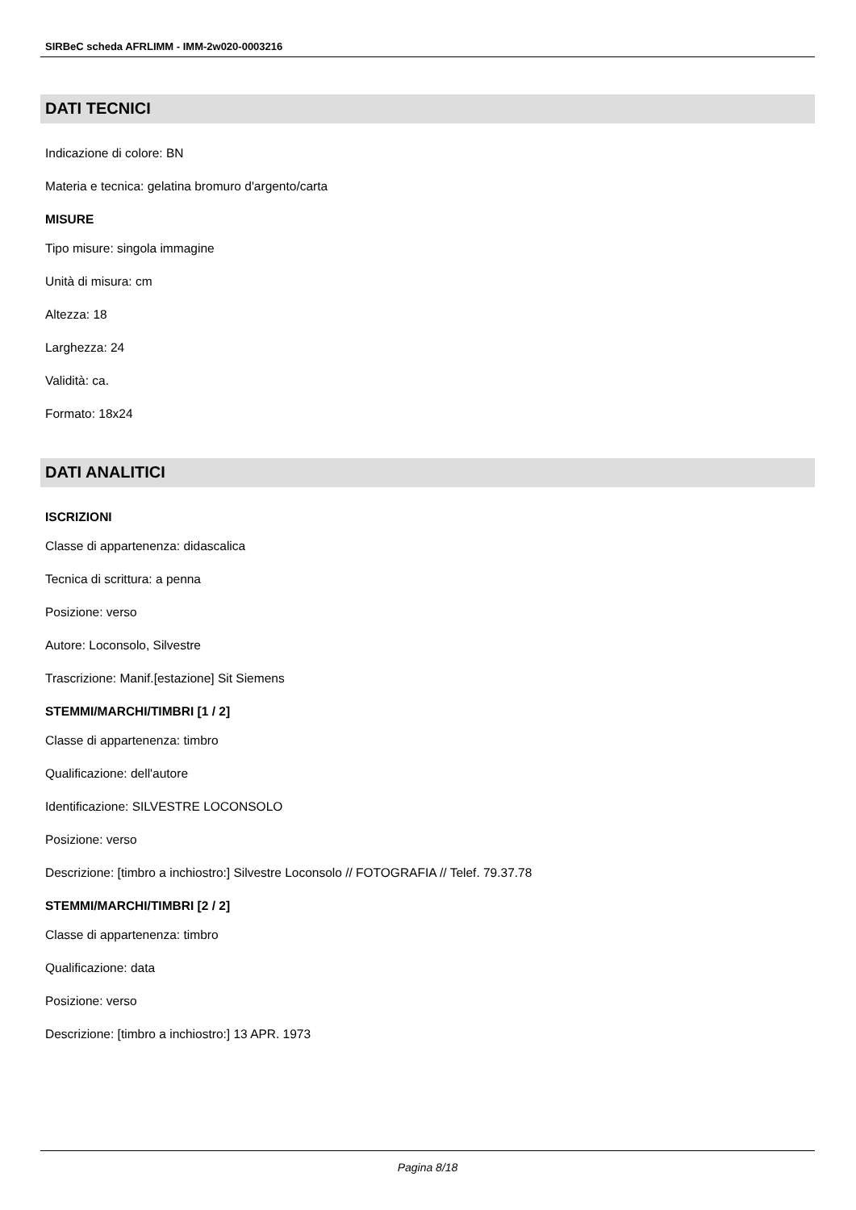SIRBeC scheda AFRLIMM - IMM-2w020-0003216
DATI TECNICI
Indicazione di colore: BN
Materia e tecnica: gelatina bromuro d'argento/carta
MISURE
Tipo misure: singola immagine
Unità di misura: cm
Altezza: 18
Larghezza: 24
Validità: ca.
Formato: 18x24
DATI ANALITICI
ISCRIZIONI
Classe di appartenenza: didascalica
Tecnica di scrittura: a penna
Posizione: verso
Autore: Loconsolo, Silvestre
Trascrizione: Manif.[estazione] Sit Siemens
STEMMI/MARCHI/TIMBRI [1 / 2]
Classe di appartenenza: timbro
Qualificazione: dell'autore
Identificazione: SILVESTRE LOCONSOLO
Posizione: verso
Descrizione: [timbro a inchiostro:] Silvestre Loconsolo // FOTOGRAFIA // Telef. 79.37.78
STEMMI/MARCHI/TIMBRI [2 / 2]
Classe di appartenenza: timbro
Qualificazione: data
Posizione: verso
Descrizione: [timbro a inchiostro:] 13 APR. 1973
Pagina 8/18